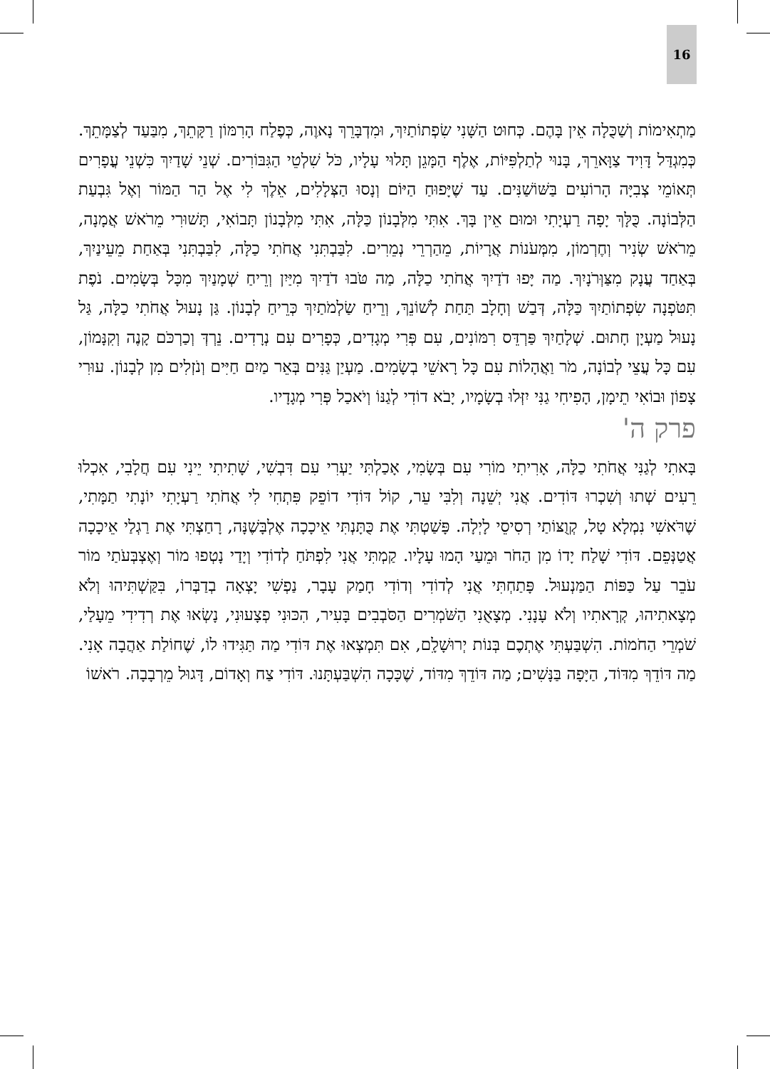16
מַתְאִימוֹת וְשַׁכֻּלָה אֵין בָּהֶם. כְּחוּט הַשָּׁנִי שִׂפְתוֹתַיִךְ, וּמִדְבָּרֵךְ נָאוֶה, כְּפֶלַח הָרִמּוֹן רַקָּתֵךְ, מִבַּעַד לְצַמָּתֵךְ. כְּמִגְדַּל דָּוִיד צַוָּארֵךְ, בָּנוּי לְתַלְפִּיּוֹת, אֶלֶף הַמָּגֵן תָּלוּי עָלָיו, כֹּל שִׁלְטֵי הַגִּבּוֹרִים. שְׁנֵי שָׁדַיִךְ כִּשְׁנֵי עֳפָרִים תְּאוֹמֵי צְבִיָּה הָרוֹעִים בַּשּׁוֹשַׁנִּים. עַד שֶׁיָּפוּחַ הַיּוֹם וְנָסוּ הַצְּלָלִים, אֵלֶךְ לִי אֶל הַר הַמּוֹר וְאֶל גִּבְעַת הַלְּבוֹנָה. כֻּלָּךְ יָפָה רַעְיָתִי וּמוּם אֵין בָּךְ. אִתִּי מִלְּבָנוֹן כַּלָּה, אִתִּי מִלְּבָנוֹן תָּבוֹאִי, תָּשׁוּרִי מֵרֹאשׁ אֲמָנָה, מֵרֹאשׁ שְׂנִיר וְחֶרְמוֹן, מִמְּעֹנוֹת אֲרָיוֹת, מֵהַרְרֵי נְמֵרִים. לִבַּבְתִּנִי אֲחֹתִי כַלָּה, לִבַּבְתִּנִי בְּאַחַת מֵעֵינַיִךְ, בְּאַחַד עֲנָק מִצַּוְּרֹנָיִךְ. מַה יָּפוּ דֹדַיִךְ אֲחֹתִי כַלָּה, מַה טֹּבוּ דֹדַיִךְ מִיַּיִן וְרֵיחַ שְׁמָנַיִךְ מִכָּל בְּשָׂמִים. נֹפֶת תִּטֹּפְנָה שִׂפְתוֹתַיִךְ כַּלָּה, דְּבַשׁ וְחָלָב תַּחַת לְשׁוֹנֵךְ, וְרֵיחַ שַׂלְמֹתַיִךְ כְּרֵיחַ לְבָנוֹן. גַּן נָעוּל אֲחֹתִי כַלָּה, גַּל נָעוּל מַעְיָן חָתוּם. שְׁלָחַיִךְ פַּרְדֵּס רִמּוֹנִים, עִם פְּרִי מְגָדִים, כְּפָרִים עִם נְרָדִים. נֵרְדְּ וְכַרְכֹּם קָנֶה וְקִנָּמוֹן, עִם כָּל עֲצֵי לְבוֹנָה, מֹר וַאֲהָלוֹת עִם כָּל רָאשֵׁי בְשָׂמִים. מַעְיַן גַּנִּים בְּאֵר מַיִם חַיִּים וְנֹזְלִים מִן לְבָנוֹן. עוּרִי צָפוֹן וּבוֹאִי תֵימָן, הָפִיחִי גַנִּי יִזְּלוּ בְשָׂמָיו, יָבֹא דוֹדִי לְגַנּוֹ וְיֹאכַל פְּרִי מְגָדָיו.
פרק ה'
בָּאתִי לְגַנִּי אֲחֹתִי כַלָּה, אָרִיתִי מוֹרִי עִם בְּשָׂמִי, אָכַלְתִּי יַעְרִי עִם דִּבְשִׁי, שָׁתִיתִי יֵינִי עִם חֲלָבִי, אִכְלוּ רֵעִים שְׁתוּ וְשִׁכְרוּ דּוֹדִים. אֲנִי יְשֵׁנָה וְלִבִּי עֵר, קוֹל דּוֹדִי דוֹפֵק פִּתְחִי לִי אֲחֹתִי רַעְיָתִי יוֹנָתִי תַמָּתִי, שֶׁרֹּאשִׁי נִמְלָא טָל, קְוֻצּוֹתַי רְסִיסֵי לָיְלָה. פָּשַׁטְתִּי אֶת כֻּתָּנְתִּי אֵיכָכָה אֶלְבָּשֶׁנָּה, רָחַצְתִּי אֶת רַגְלַי אֵיכָכָה אֲטַנְּפֵם. דּוֹדִי שָׁלַח יָדוֹ מִן הַחֹר וּמֵעַי הָמוּ עָלָיו. קַמְתִּי אֲנִי לִפְתֹּחַ לְדוֹדִי וְיָדַי נָטְפוּ מוֹר וְאֶצְבְּעֹתַי מוֹר עֹבֵר עַל כַּפּוֹת הַמַּנְעוּל. פָּתַחְתִּי אֲנִי לְדוֹדִי וְדוֹדִי חָמַק עָבָר, נַפְשִׁי יָצְאָה בְדַבְּרוֹ, בִּקַּשְׁתִּיהוּ וְלֹא מְצָאתִיהוּ, קְרָאתִיו וְלֹא עָנָנִי. מְצָאֻנִי הַשֹּׁמְרִים הַסֹּבְבִים בָּעִיר, הִכּוּנִי פְצָעוּנִי, נָשְׂאוּ אֶת רְדִידִי מֵעָלַי, שֹׁמְרֵי הַחֹמוֹת. הִשְׁבַּעְתִּי אֶתְכֶם בְּנוֹת יְרוּשָׁלִָם, אִם תִּמְצְאוּ אֶת דּוֹדִי מַה תַּגִּידוּ לוֹ, שֶׁחוֹלַת אַהֲבָה אָנִי. מַה דּוֹדֵךְ מִדּוֹד, הַיָּפָה בַּנָּשִׁים; מַה דּוֹדֵךְ מִדּוֹד, שֶׁכָּכָה הִשְׁבַּעְתָּנוּ. דּוֹדִי צַח וְאָדוֹם, דָּגוּל מֵרְבָבָה. רֹאשׁוֹ